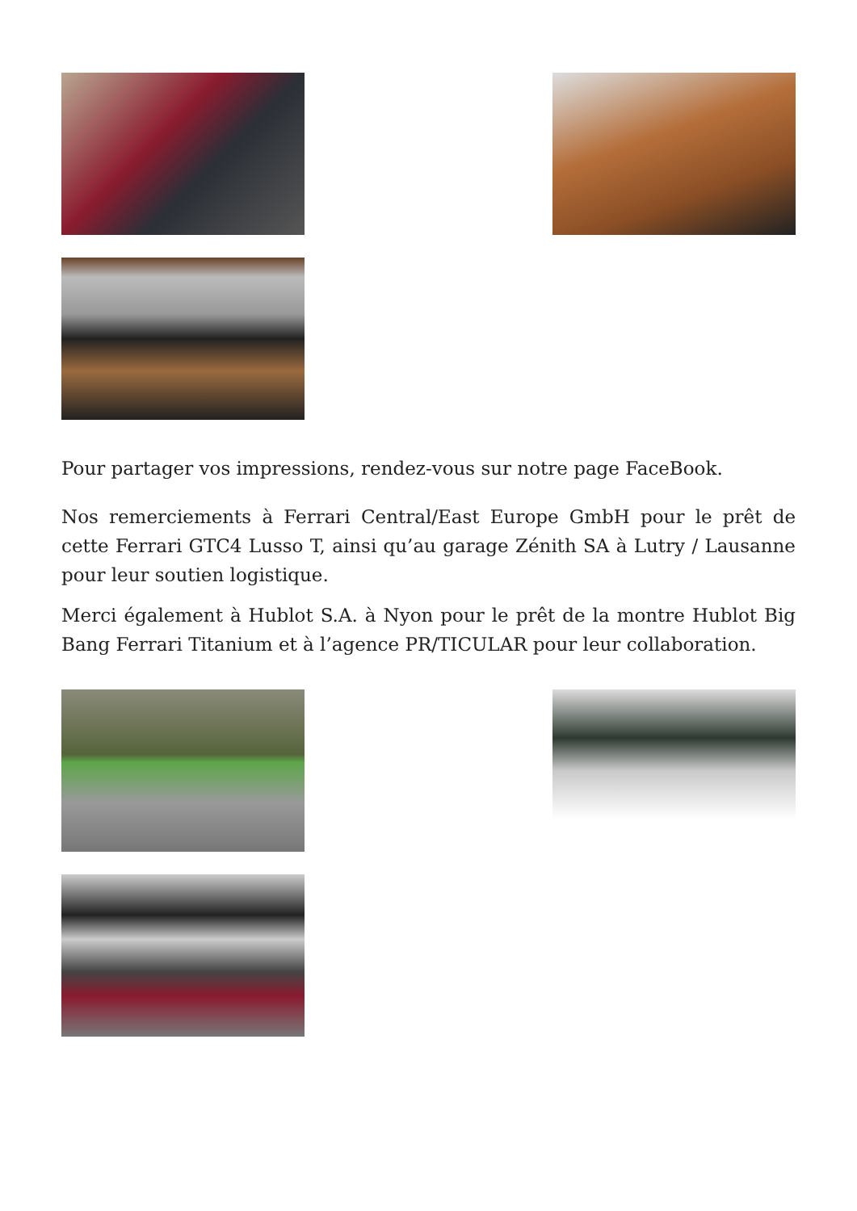Pour partager vos impressions, rendez-vous sur notre page FaceBook.
Nos remerciements à Ferrari Central/East Europe GmbH pour le prêt de cette Ferrari GTC4 Lusso T, ainsi qu’au garage Zénith SA à Lutry / Lausanne pour leur soutien logistique.
Merci également à Hublot S.A. à Nyon pour le prêt de la montre Hublot Big Bang Ferrari Titanium et à l’agence PR/TICULAR pour leur collaboration.